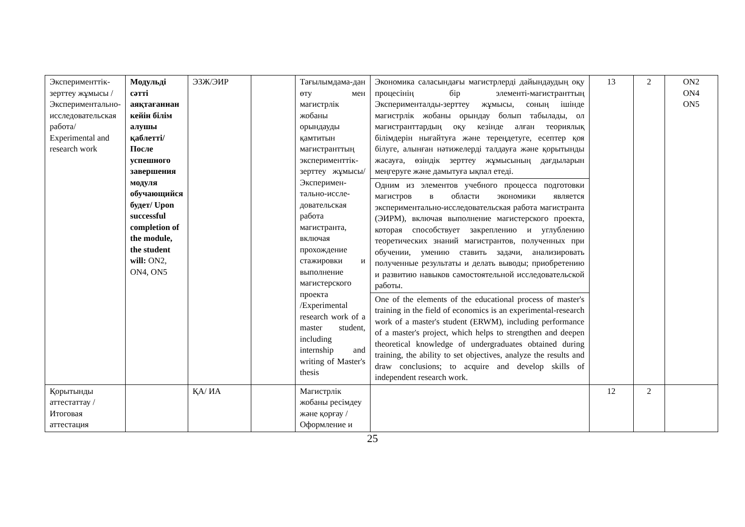| Эксперименттік-зерттеу жұмысы /Экспериментально-исследовательская работа/ Experimental and research work | Модульді сәтті аяқтағаннан кейін білім алушы қаблетті/ После успешного завершения модуля обучающийся будет/ Upon successful completion of the module, the student will: ON2, ON4, ON5 | ЭЗЖ/ЭИР | | Тағылымдама-дан өту мен магистрлік жобаны орындауды қамтитын магистранттың эксперименттік-зерттеу жұмысы/ Эксперимен-тально-иссле-довательская работа магистранта, включая прохождение стажировки и выполнение магистерского проекта /Experimental research work of a master student, including internship and writing of Master's thesis | Экономика саласындағы магистрлерді дайындаудың оқу процесінің бір элементі-магистранттың Эксперименталды-зерттеу жұмысы, соның ішінде магистрлік жобаны орындау болып табылады, ол магистранттардың оқу кезінде алған теориялық білімдерін нығайтуға және тереңдетуге, есептер қоя білуге, алынған нәтижелерді талдауға және қорытынды жасауға, өзіндік зерттеу жұмысының дағдыларын меңгеруге және дамытуға ықпал етеді. | 13 | 2 | ON2 ON4 ON5 |
| | | | | | Одним из элементов учебного процесса подготовки магистров в области экономики является экспериментально-исследовательская работа магистранта (ЭИРМ), включая выполнение магистерского проекта, которая способствует закреплению и углублению теоретических знаний магистрантов, полученных при обучении, умению ставить задачи, анализировать полученные результаты и делать выводы; приобретению и развитию навыков самостоятельной исследовательской работы. | | | |
| | | | | | One of the elements of the educational process of master's training in the field of economics is an experimental-research work of a master's student (ERWM), including performance of a master's project, which helps to strengthen and deepen theoretical knowledge of undergraduates obtained during training, the ability to set objectives, analyze the results and draw conclusions; to acquire and develop skills of independent research work. | | | |
| Қорытынды аттестаттау /Итоговая аттестация | | ҚА/ ИА | | Магистрлік жобаны ресімдеу және қорғау /Оформление и | | 12 | 2 | |
25